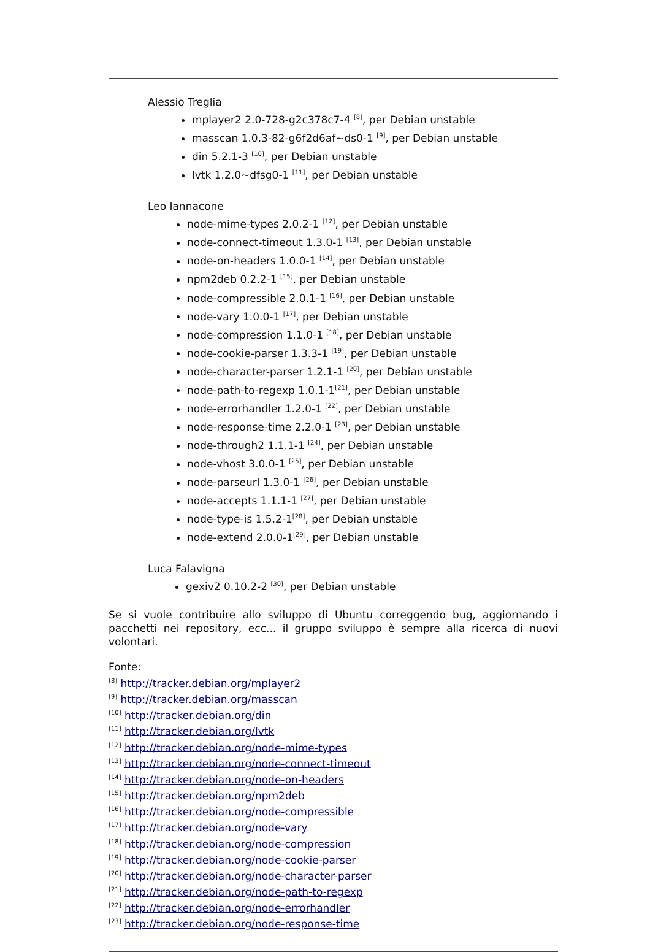Alessio Treglia
mplayer2 2.0-728-g2c378c7-4 <sup>[8]</sup>, per Debian unstable
masscan 1.0.3-82-g6f2d6af~ds0-1 <sup>[9]</sup>, per Debian unstable
din 5.2.1-3 <sup>[10]</sup>, per Debian unstable
lvtk 1.2.0~dfsg0-1 <sup>[11]</sup>, per Debian unstable
Leo Iannacone
node-mime-types 2.0.2-1 <sup>[12]</sup>, per Debian unstable
node-connect-timeout 1.3.0-1 <sup>[13]</sup>, per Debian unstable
node-on-headers 1.0.0-1 <sup>[14]</sup>, per Debian unstable
npm2deb 0.2.2-1 <sup>[15]</sup>, per Debian unstable
node-compressible 2.0.1-1 <sup>[16]</sup>, per Debian unstable
node-vary 1.0.0-1 <sup>[17]</sup>, per Debian unstable
node-compression 1.1.0-1 <sup>[18]</sup>, per Debian unstable
node-cookie-parser 1.3.3-1 <sup>[19]</sup>, per Debian unstable
node-character-parser 1.2.1-1 <sup>[20]</sup>, per Debian unstable
node-path-to-regexp 1.0.1-1<sup>[21]</sup>, per Debian unstable
node-errorhandler 1.2.0-1 <sup>[22]</sup>, per Debian unstable
node-response-time 2.2.0-1 <sup>[23]</sup>, per Debian unstable
node-through2 1.1.1-1 <sup>[24]</sup>, per Debian unstable
node-vhost 3.0.0-1 <sup>[25]</sup>, per Debian unstable
node-parseurl 1.3.0-1 <sup>[26]</sup>, per Debian unstable
node-accepts 1.1.1-1 <sup>[27]</sup>, per Debian unstable
node-type-is 1.5.2-1<sup>[28]</sup>, per Debian unstable
node-extend 2.0.0-1<sup>[29]</sup>, per Debian unstable
Luca Falavigna
gexiv2 0.10.2-2 <sup>[30]</sup>, per Debian unstable
Se si vuole contribuire allo sviluppo di Ubuntu correggendo bug, aggiornando i pacchetti nei repository, ecc... il gruppo sviluppo è sempre alla ricerca di nuovi volontari.
Fonte:
<sup>[8]</sup> http://tracker.debian.org/mplayer2
<sup>[9]</sup> http://tracker.debian.org/masscan
<sup>[10]</sup> http://tracker.debian.org/din
<sup>[11]</sup> http://tracker.debian.org/lvtk
<sup>[12]</sup> http://tracker.debian.org/node-mime-types
<sup>[13]</sup> http://tracker.debian.org/node-connect-timeout
<sup>[14]</sup> http://tracker.debian.org/node-on-headers
<sup>[15]</sup> http://tracker.debian.org/npm2deb
<sup>[16]</sup> http://tracker.debian.org/node-compressible
<sup>[17]</sup> http://tracker.debian.org/node-vary
<sup>[18]</sup> http://tracker.debian.org/node-compression
<sup>[19]</sup> http://tracker.debian.org/node-cookie-parser
<sup>[20]</sup> http://tracker.debian.org/node-character-parser
<sup>[21]</sup> http://tracker.debian.org/node-path-to-regexp
<sup>[22]</sup> http://tracker.debian.org/node-errorhandler
<sup>[23]</sup> http://tracker.debian.org/node-response-time